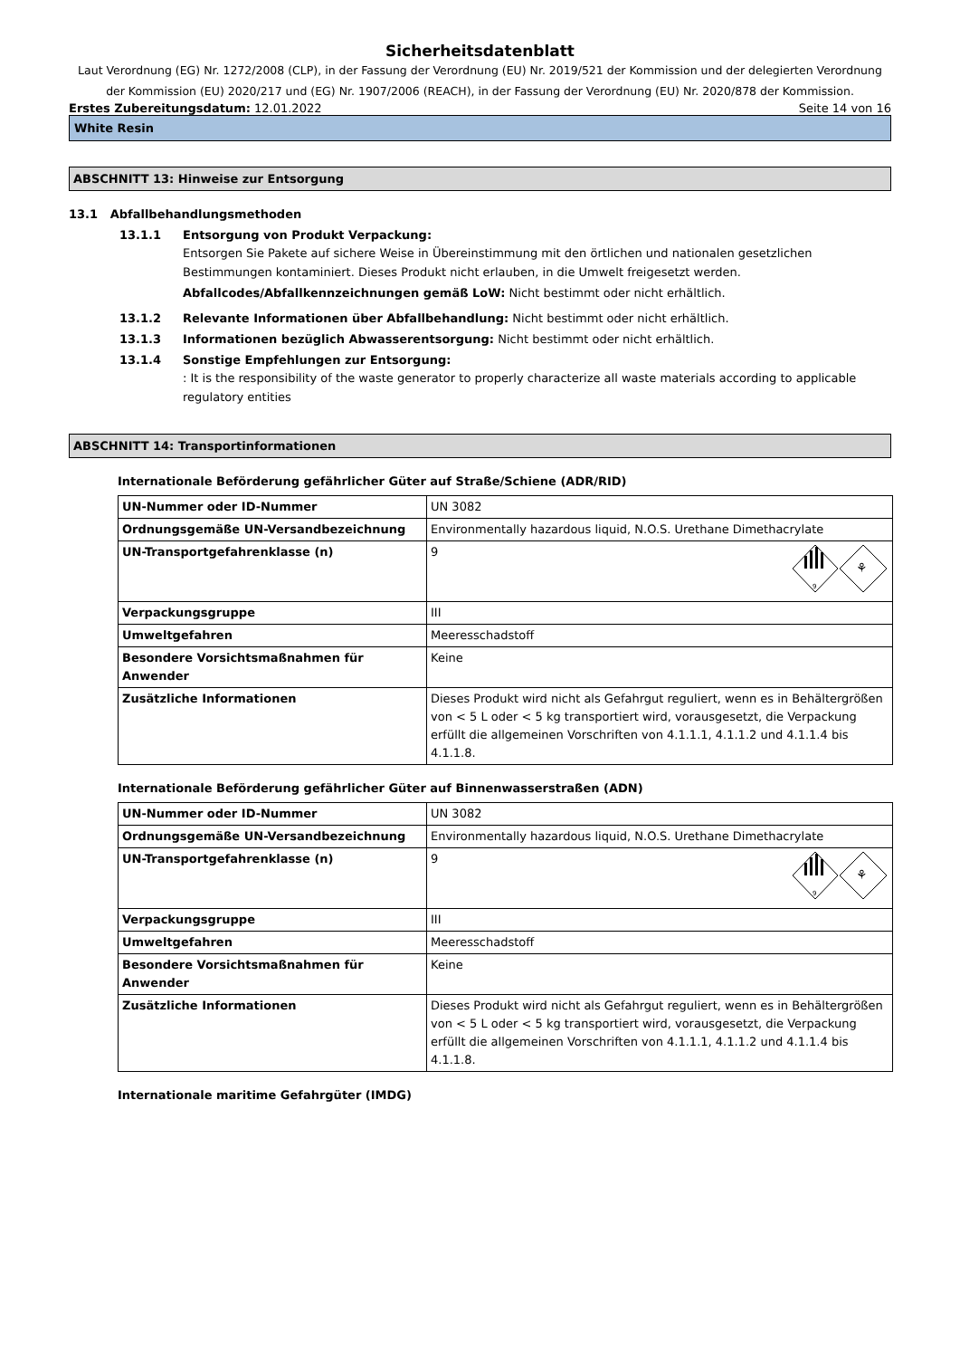Sicherheitsdatenblatt
Laut Verordnung (EG) Nr. 1272/2008 (CLP), in der Fassung der Verordnung (EU) Nr. 2019/521 der Kommission und der delegierten Verordnung der Kommission (EU) 2020/217 und (EG) Nr. 1907/2006 (REACH), in der Fassung der Verordnung (EU) Nr. 2020/878 der Kommission.
Erstes Zubereitungsdatum: 12.01.2022 Seite 14 von 16
White Resin
ABSCHNITT 13: Hinweise zur Entsorgung
13.1 Abfallbehandlungsmethoden
13.1.1 Entsorgung von Produkt Verpackung:
Entsorgen Sie Pakete auf sichere Weise in Übereinstimmung mit den örtlichen und nationalen gesetzlichen Bestimmungen kontaminiert. Dieses Produkt nicht erlauben, in die Umwelt freigesetzt werden.
Abfallcodes/Abfallkennzeichnungen gemäß LoW: Nicht bestimmt oder nicht erhältlich.
13.1.2 Relevante Informationen über Abfallbehandlung: Nicht bestimmt oder nicht erhältlich.
13.1.3 Informationen bezüglich Abwasserentsorgung: Nicht bestimmt oder nicht erhältlich.
13.1.4 Sonstige Empfehlungen zur Entsorgung:
: It is the responsibility of the waste generator to properly characterize all waste materials according to applicable regulatory entities
ABSCHNITT 14: Transportinformationen
Internationale Beförderung gefährlicher Güter auf Straße/Schiene (ADR/RID)
| UN-Nummer oder ID-Nummer | UN 3082 |
| Ordnungsgemäße UN-Versandbezeichnung | Environmentally hazardous liquid, N.O.S. Urethane Dimethacrylate |
| UN-Transportgefahrenklasse (n) | 9 9 ⚘ |
| Verpackungsgruppe | III |
| Umweltgefahren | Meeresschadstoff |
| Besondere Vorsichtsmaßnahmen für Anwender | Keine |
| Zusätzliche Informationen | Dieses Produkt wird nicht als Gefahrgut reguliert, wenn es in Behältergrößen von < 5 L oder < 5 kg transportiert wird, vorausgesetzt, die Verpackung erfüllt die allgemeinen Vorschriften von 4.1.1.1, 4.1.1.2 und 4.1.1.4 bis 4.1.1.8. |
Internationale Beförderung gefährlicher Güter auf Binnenwasserstraßen (ADN)
| UN-Nummer oder ID-Nummer | UN 3082 |
| Ordnungsgemäße UN-Versandbezeichnung | Environmentally hazardous liquid, N.O.S. Urethane Dimethacrylate |
| UN-Transportgefahrenklasse (n) | 9 9 ⚘ |
| Verpackungsgruppe | III |
| Umweltgefahren | Meeresschadstoff |
| Besondere Vorsichtsmaßnahmen für Anwender | Keine |
| Zusätzliche Informationen | Dieses Produkt wird nicht als Gefahrgut reguliert, wenn es in Behältergrößen von < 5 L oder < 5 kg transportiert wird, vorausgesetzt, die Verpackung erfüllt die allgemeinen Vorschriften von 4.1.1.1, 4.1.1.2 und 4.1.1.4 bis 4.1.1.8. |
Internationale maritime Gefahrgüter (IMDG)